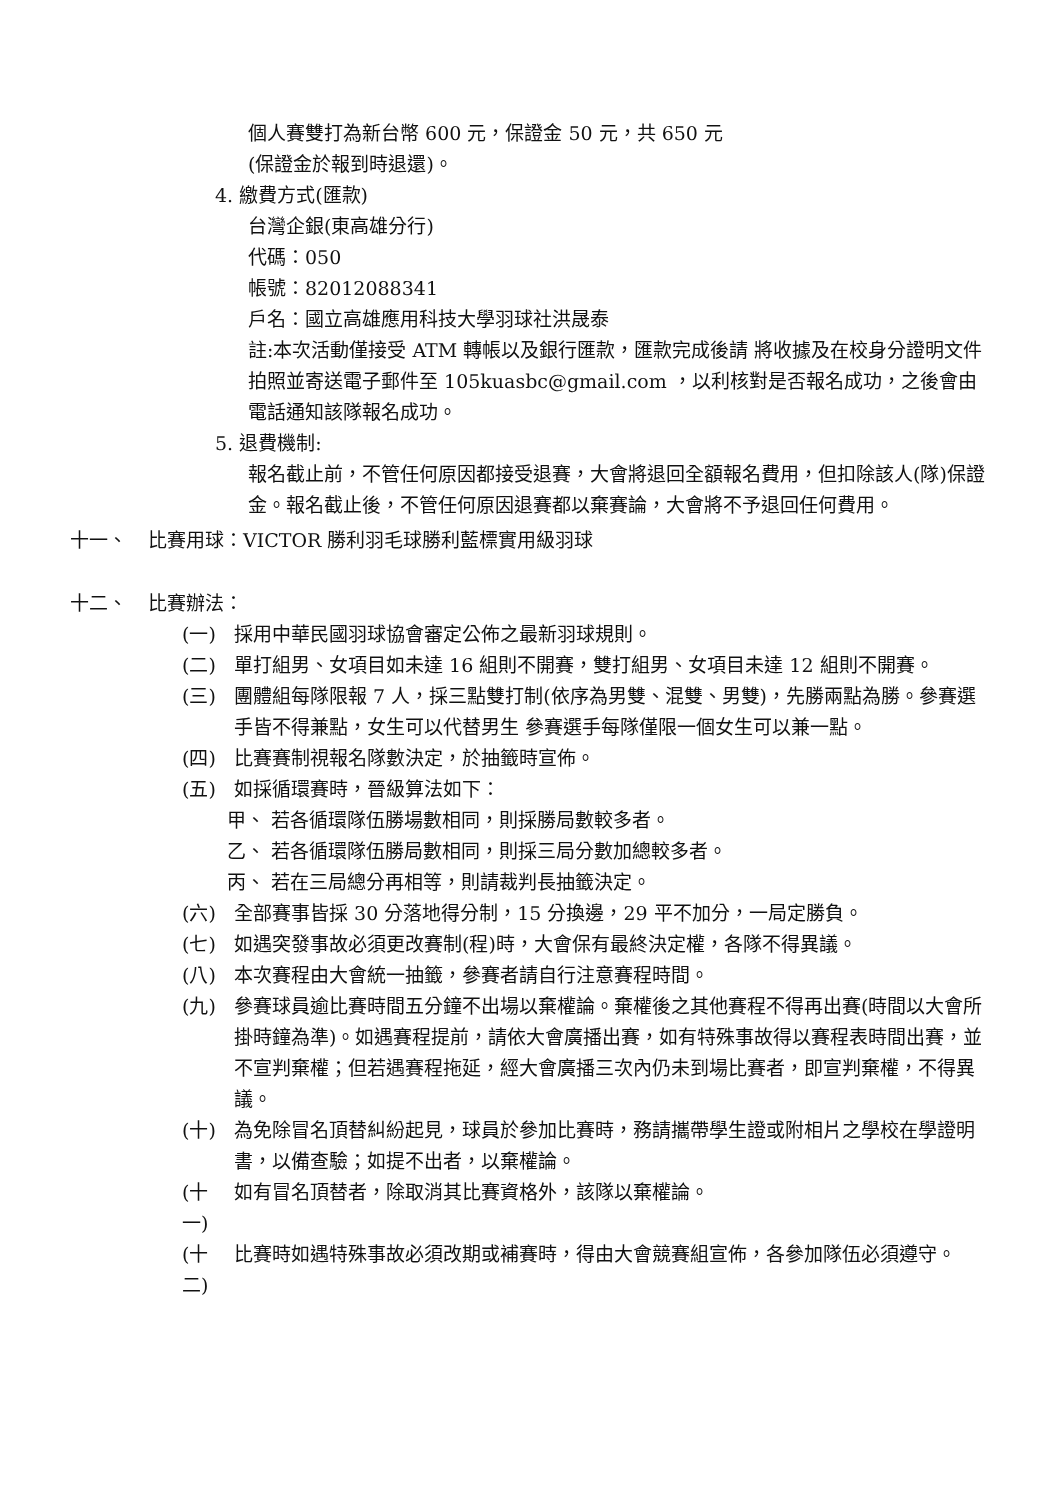個人賽雙打為新台幣 600 元，保證金 50 元，共 650 元
(保證金於報到時退還)。
4. 繳費方式(匯款)
台灣企銀(東高雄分行)
代碼：050
帳號：82012088341
戶名：國立高雄應用科技大學羽球社洪晟泰
註:本次活動僅接受 ATM 轉帳以及銀行匯款，匯款完成後請 將收據及在校身分證明文件拍照並寄送電子郵件至 105kuasbc@gmail.com ，以利核對是否報名成功，之後會由電話通知該隊報名成功。
5. 退費機制:
報名截止前，不管任何原因都接受退賽，大會將退回全額報名費用，但扣除該人(隊)保證金。報名截止後，不管任何原因退賽都以棄賽論，大會將不予退回任何費用。
十一、 比賽用球：VICTOR 勝利羽毛球勝利藍標實用級羽球
十二、 比賽辦法：
(一) 採用中華民國羽球協會審定公佈之最新羽球規則。
(二) 單打組男、女項目如未達 16 組則不開賽，雙打組男、女項目未達 12 組則不開賽。
(三) 團體組每隊限報 7 人，採三點雙打制(依序為男雙、混雙、男雙)，先勝兩點為勝。參賽選手皆不得兼點，女生可以代替男生 參賽選手每隊僅限一個女生可以兼一點。
(四) 比賽賽制視報名隊數決定，於抽籤時宣佈。
(五) 如採循環賽時，晉級算法如下：
甲、 若各循環隊伍勝場數相同，則採勝局數較多者。
乙、 若各循環隊伍勝局數相同，則採三局分數加總較多者。
丙、 若在三局總分再相等，則請裁判長抽籤決定。
(六) 全部賽事皆採 30 分落地得分制，15 分換邊，29 平不加分，一局定勝負。
(七) 如遇突發事故必須更改賽制(程)時，大會保有最終決定權，各隊不得異議。
(八) 本次賽程由大會統一抽籤，參賽者請自行注意賽程時間。
(九) 參賽球員逾比賽時間五分鐘不出場以棄權論。棄權後之其他賽程不得再出賽(時間以大會所掛時鐘為準)。如遇賽程提前，請依大會廣播出賽，如有特殊事故得以賽程表時間出賽，並不宣判棄權；但若遇賽程拖延，經大會廣播三次內仍未到場比賽者，即宣判棄權，不得異議。
(十) 為免除冒名頂替糾紛起見，球員於參加比賽時，務請攜帶學生證或附相片之學校在學證明書，以備查驗；如提不出者，以棄權論。
(十一)
如有冒名頂替者，除取消其比賽資格外，該隊以棄權論。
(十二)
比賽時如遇特殊事故必須改期或補賽時，得由大會競賽組宣佈，各參加隊伍必須遵守。